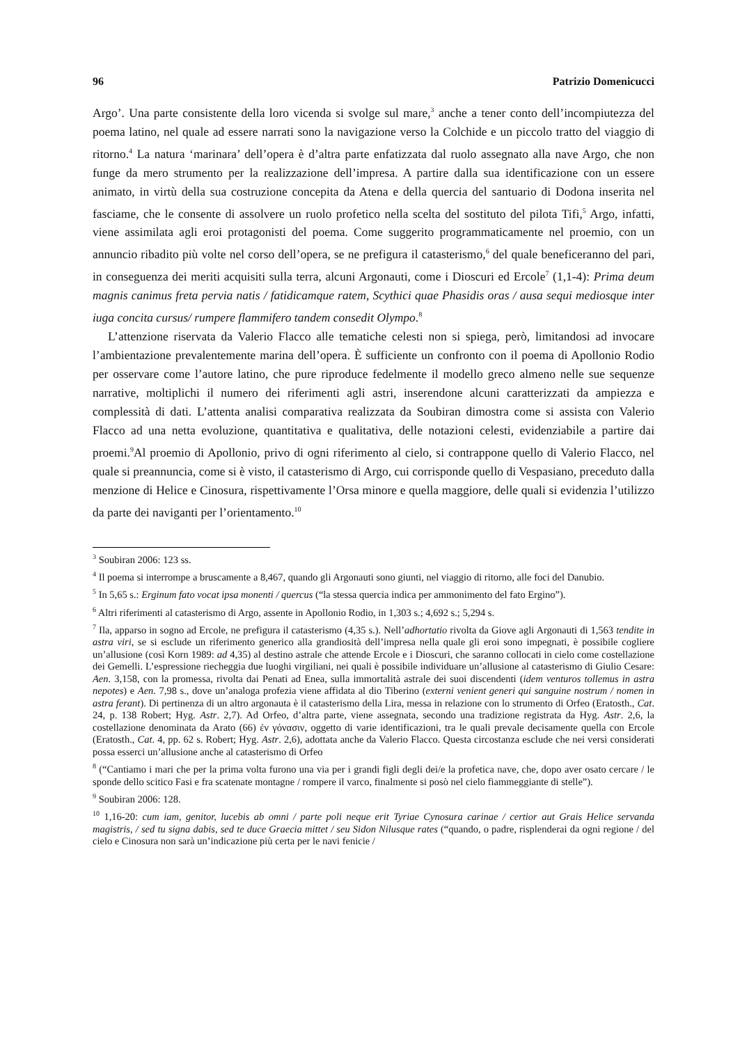96 Patrizio Domenicucci
Argo’. Una parte consistente della loro vicenda si svolge sul mare,<sup>3</sup> anche a tener conto dell’incompiutezza del poema latino, nel quale ad essere narrati sono la navigazione verso la Colchide e un piccolo tratto del viaggio di ritorno.<sup>4</sup> La natura ‘marinara’ dell’opera è d’altra parte enfatizzata dal ruolo assegnato alla nave Argo, che non funge da mero strumento per la realizzazione dell’impresa. A partire dalla sua identificazione con un essere animato, in virtù della sua costruzione concepita da Atena e della quercia del santuario di Dodona inserita nel fasciame, che le consente di assolvere un ruolo profetico nella scelta del sostituto del pilota Tifi,<sup>5</sup> Argo, infatti, viene assimilata agli eroi protagonisti del poema. Come suggerito programmaticamente nel proemio, con un annuncio ribadito più volte nel corso dell’opera, se ne prefigura il catasterismo,<sup>6</sup> del quale beneficeranno del pari, in conseguenza dei meriti acquisiti sulla terra, alcuni Argonauti, come i Dioscuri ed Ercole<sup>7</sup> (1,1-4): Prima deum magnis canimus freta pervia natis / fatidicamque ratem, Scythici quae Phasidis oras / ausa sequi mediosque inter iuga concita cursus/ rumpere flammifero tandem consedit Olympo.<sup>8</sup>
L’attenzione riservata da Valerio Flacco alle tematiche celesti non si spiega, però, limitandosi ad invocare l’ambientazione prevalentemente marina dell’opera. È sufficiente un confronto con il poema di Apollonio Rodio per osservare come l’autore latino, che pure riproduce fedelmente il modello greco almeno nelle sue sequenze narrative, moltiplichi il numero dei riferimenti agli astri, inserendone alcuni caratterizzati da ampiezza e complessità di dati. L’attenta analisi comparativa realizzata da Soubiran dimostra come si assista con Valerio Flacco ad una netta evoluzione, quantitativa e qualitativa, delle notazioni celesti, evidenziabile a partire dai proemi.<sup>9</sup>Al proemio di Apollonio, privo di ogni riferimento al cielo, si contrappone quello di Valerio Flacco, nel quale si preannuncia, come si è visto, il catasterismo di Argo, cui corrisponde quello di Vespasiano, preceduto dalla menzione di Helice e Cinosura, rispettivamente l’Orsa minore e quella maggiore, delle quali si evidenzia l’utilizzo da parte dei naviganti per l’orientamento.<sup>10</sup>
<sup>3</sup> Soubiran 2006: 123 ss.
<sup>4</sup> Il poema si interrompe a bruscamente a 8,467, quando gli Argonauti sono giunti, nel viaggio di ritorno, alle foci del Danubio.
<sup>5</sup> In 5,65 s.: Erginum fato vocat ipsa monenti / quercus (“la stessa quercia indica per ammonimento del fato Ergino”).
<sup>6</sup> Altri riferimenti al catasterismo di Argo, assente in Apollonio Rodio, in 1,303 s.; 4,692 s.; 5,294 s.
<sup>7</sup> Ila, apparso in sogno ad Ercole, ne prefigura il catasterismo (4,35 s.). Nell’adhortatio rivolta da Giove agli Argonauti di 1,563 tendite in astra viri, se si esclude un riferimento generico alla grandiosità dell’impresa nella quale gli eroi sono impegnati, è possibile cogliere un’allusione (così Korn 1989: ad 4,35) al destino astrale che attende Ercole e i Dioscuri, che saranno collocati in cielo come costellazione dei Gemelli. L’espressione riecheggia due luoghi virgiliani, nei quali è possibile individuare un’allusione al catasterismo di Giulio Cesare: Aen. 3,158, con la promessa, rivolta dai Penati ad Enea, sulla immortalità astrale dei suoi discendenti (idem venturos tollemus in astra nepotes) e Aen. 7,98 s., dove un’analoga profezia viene affidata al dio Tiberino (externi venient generi qui sanguine nostrum / nomen in astra ferant). Di pertinenza di un altro argonauta è il catasterismo della Lira, messa in relazione con lo strumento di Orfeo (Eratosth., Cat. 24, p. 138 Robert; Hyg. Astr. 2,7). Ad Orfeo, d’altra parte, viene assegnata, secondo una tradizione registrata da Hyg. Astr. 2,6, la costellazione denominata da Arato (66) ἐν γόνασιν, oggetto di varie identificazioni, tra le quali prevale decisamente quella con Ercole (Eratosth., Cat. 4, pp. 62 s. Robert; Hyg. Astr. 2,6), adottata anche da Valerio Flacco. Questa circostanza esclude che nei versi considerati possa esserci un’allusione anche al catasterismo di Orfeo
<sup>8</sup> (“Cantiamo i mari che per la prima volta furono una via per i grandi figli degli dei/e la profetica nave, che, dopo aver osato cercare / le sponde dello scitico Fasi e fra scatenate montagne / rompere il varco, finalmente si posò nel cielo fiammeggiante di stelle”).
<sup>9</sup> Soubiran 2006: 128.
<sup>10</sup> 1,16-20: cum iam, genitor, lucebis ab omni / parte poli neque erit Tyriae Cynosura carinae / certior aut Grais Helice servanda magistris, / sed tu signa dabis, sed te duce Graecia mittet / seu Sidon Nilusque rates (“quando, o padre, risplenderai da ogni regione / del cielo e Cinosura non sarà un’indicazione più certa per le navi fenicie /